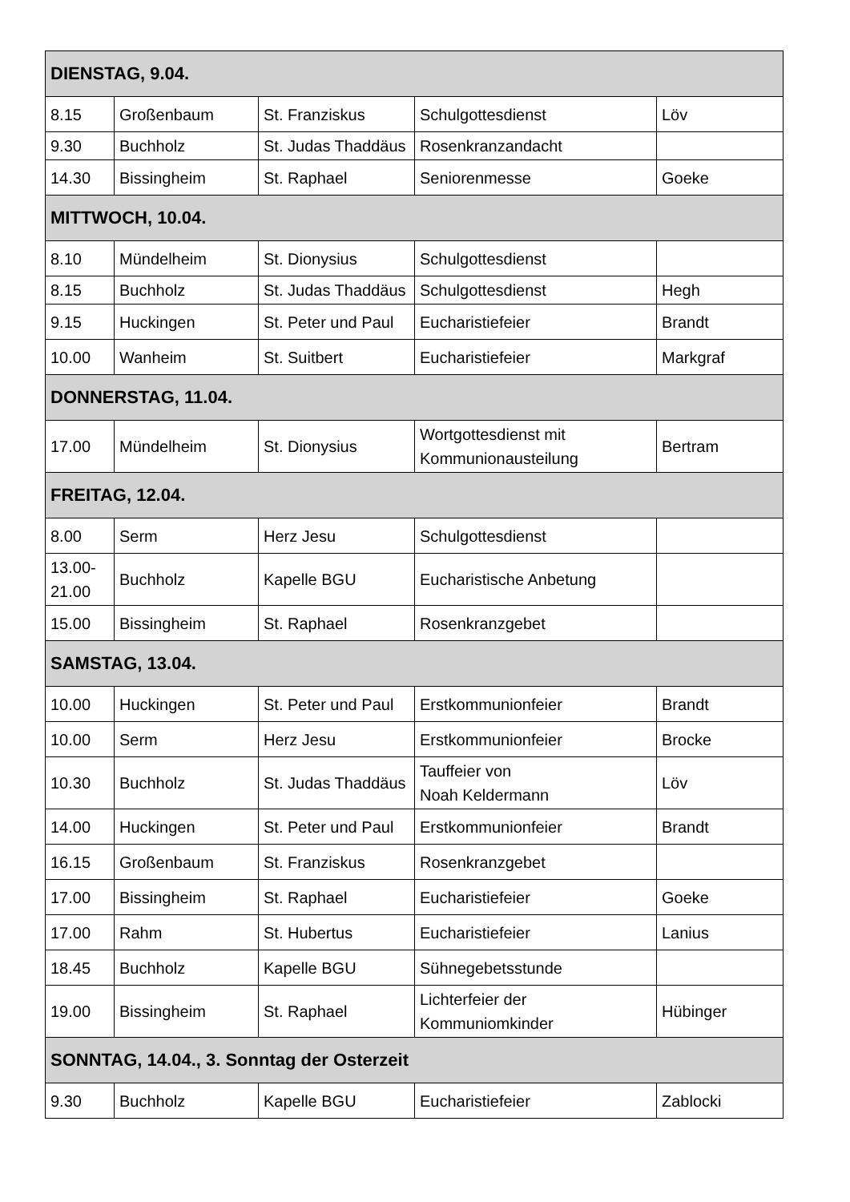| DIENSTAG, 9.04. | | | | |
| 8.15 | Großenbaum | St. Franziskus | Schulgottesdienst | Löv |
| 9.30 | Buchholz | St. Judas Thaddäus | Rosenkranzandacht | |
| 14.30 | Bissingheim | St. Raphael | Seniorenmesse | Goeke |
| MITTWOCH, 10.04. | | | | |
| 8.10 | Mündelheim | St. Dionysius | Schulgottesdienst | |
| 8.15 | Buchholz | St. Judas Thaddäus | Schulgottesdienst | Hegh |
| 9.15 | Huckingen | St. Peter und Paul | Eucharistiefeier | Brandt |
| 10.00 | Wanheim | St. Suitbert | Eucharistiefeier | Markgraf |
| DONNERSTAG, 11.04. | | | | |
| 17.00 | Mündelheim | St. Dionysius | Wortgottesdienst mit Kommunionausteilung | Bertram |
| FREITAG, 12.04. | | | | |
| 8.00 | Serm | Herz Jesu | Schulgottesdienst | |
| 13.00- 21.00 | Buchholz | Kapelle BGU | Eucharistische Anbetung | |
| 15.00 | Bissingheim | St. Raphael | Rosenkranzgebet | |
| SAMSTAG, 13.04. | | | | |
| 10.00 | Huckingen | St. Peter und Paul | Erstkommunionfeier | Brandt |
| 10.00 | Serm | Herz Jesu | Erstkommunionfeier | Brocke |
| 10.30 | Buchholz | St. Judas Thaddäus | Tauffeier von Noah Keldermann | Löv |
| 14.00 | Huckingen | St. Peter und Paul | Erstkommunionfeier | Brandt |
| 16.15 | Großenbaum | St. Franziskus | Rosenkranzgebet | |
| 17.00 | Bissingheim | St. Raphael | Eucharistiefeier | Goeke |
| 17.00 | Rahm | St. Hubertus | Eucharistiefeier | Lanius |
| 18.45 | Buchholz | Kapelle BGU | Sühnegebetsstunde | |
| 19.00 | Bissingheim | St. Raphael | Lichterfeier der Kommuniomkinder | Hübinger |
| SONNTAG, 14.04., 3. Sonntag der Osterzeit | | | | |
| 9.30 | Buchholz | Kapelle BGU | Eucharistiefeier | Zablocki |